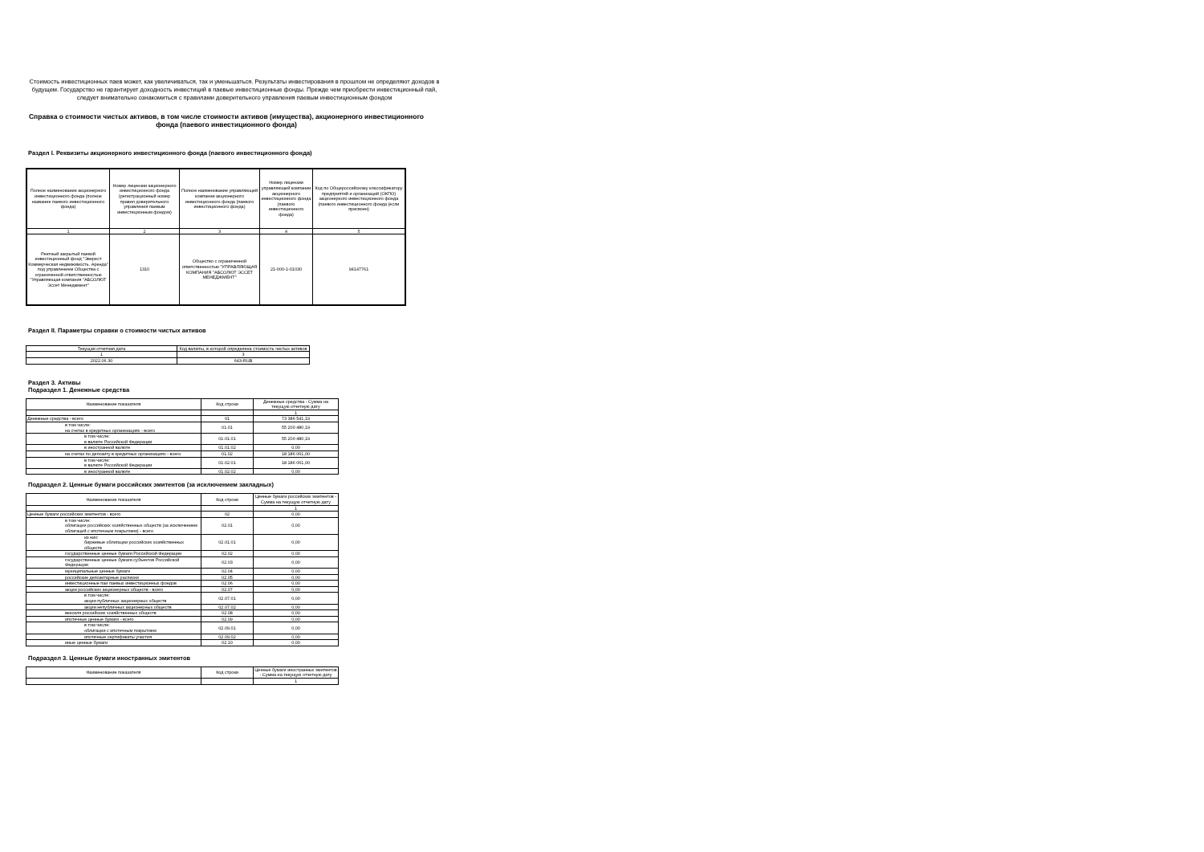Стоимость инвестиционных паев может, как увеличиваться, так и уменьшаться. Результаты инвестирования в прошлом не определяют доходов в будущем. Государство не гарантирует доходность инвестиций в паевые инвестиционные фонды. Прежде чем приобрести инвестиционный пай, следует внимательно ознакомиться с правилами доверительного управления паевым инвестиционным фондом
Справка о стоимости чистых активов, в том числе стоимости активов (имущества), акционерного инвестиционного фонда (паевого инвестиционного фонда)
Раздел I. Реквизиты акционерного инвестиционного фонда (паевого инвестиционного фонда)
| Полное наименование акционерного инвестиционного фонда (полное название паевого инвестиционного фонда) | Номер лицензии акционерного инвестиционного фонда (регистрационный номер правил доверительного управления паевым инвестиционным фондом) | Полное наименование управляющей компании акционерного инвестиционного фонда (паевого инвестиционного фонда) | Номер лицензии управляющей компании акционерного инвестиционного фонда (паевого инвестиционного фонда) | Код по Общероссийскому классификатору предприятий и организаций (ОКПО) акционерного инвестиционного фонда (паевого инвестиционного фонда (если присвоен) |
| --- | --- | --- | --- | --- |
| 1 | 2 | 3 | 4 | 5 |
| Рентный закрытый паевой инвестиционный фонд "Эверест Коммерческая недвижимость. Аренда" под управлением Общества с ограниченной ответственностью "Управляющая компания "АБСОЛЮТ Эссет Менеджмент" | 1310 | Общество с ограниченной ответственностью "УПРАВЛЯЮЩАЯ КОМПАНИЯ "АБСОЛЮТ ЭССЕТ МЕНЕДЖМЕНТ" | 21-000-1-01030 | 94147761 |
Раздел II. Параметры справки о стоимости чистых активов
| Текущая отчетная дата | Код валюты, в которой определена стоимость чистых активов |
| 1 | 3 |
| 2022.06.30 | 643-RUB |
Раздел 3. Активы
Подраздел 1. Денежные средства
| Наименование показателя | Код строки | Денежные средства - Сумма на текущую отчетную дату |
| | | 1 |
| Денежные средства - всего | 01 | 73 386 541,19 |
| в том числе: на счетах в кредитных организациях - всего | 01.01 | 55 200 480,19 |
| в том числе: в валюте Российской Федерации | 01.01.01 | 55 200 480,19 |
| в иностранной валюте | 01.01.02 | 0,00 |
| на счетах по депозиту в кредитных организациях - всего | 01.02 | 18 186 061,00 |
| в том числе: в валюте Российской Федерации | 01.02.01 | 18 186 061,00 |
| в иностранной валюте | 01.02.02 | 0,00 |
Подраздел 2. Ценные бумаги российских эмитентов (за исключением закладных)
| Наименование показателя | Код строки | Ценные бумаги российских эмитентов - Сумма на текущую отчетную дату |
| | | 1 |
| Ценные бумаги российских эмитентов - всего | 02 | 0,00 |
| в том числе: облигации российских хозяйственных обществ (за исключением облигаций с ипотечным покрытием) - всего | 02.01 | 0,00 |
| из них: биржевые облигации российских хозяйственных обществ | 02.01.01 | 0,00 |
| государственные ценные бумаги Российской Федерации | 02.02 | 0,00 |
| государственные ценные бумаги субъектов Российской Федерации | 02.03 | 0,00 |
| муниципальные ценные бумаги | 02.04 | 0,00 |
| российские депозитарные расписки | 02.05 | 0,00 |
| инвестиционные паи паевых инвестиционных фондов | 02.06 | 0,00 |
| акции российских акционерных обществ - всего | 02.07 | 0,00 |
| в том числе: акции публичных акционерных обществ | 02.07.01 | 0,00 |
| акции непубличных акционерных обществ | 02.07.02 | 0,00 |
| векселя российских хозяйственных обществ | 02.08 | 0,00 |
| ипотечные ценные бумаги - всего | 02.09 | 0,00 |
| в том числе: облигации с ипотечным покрытием | 02.09.01 | 0,00 |
| ипотечные сертификаты участия | 02.09.02 | 0,00 |
| иные ценные бумаги | 02.10 | 0,00 |
Подраздел 3. Ценные бумаги иностранных эмитентов
| Наименование показателя | Код строки | Ценные бумаги иностранных эмитентов - Сумма на текущую отчетную дату |
| | | 1 |